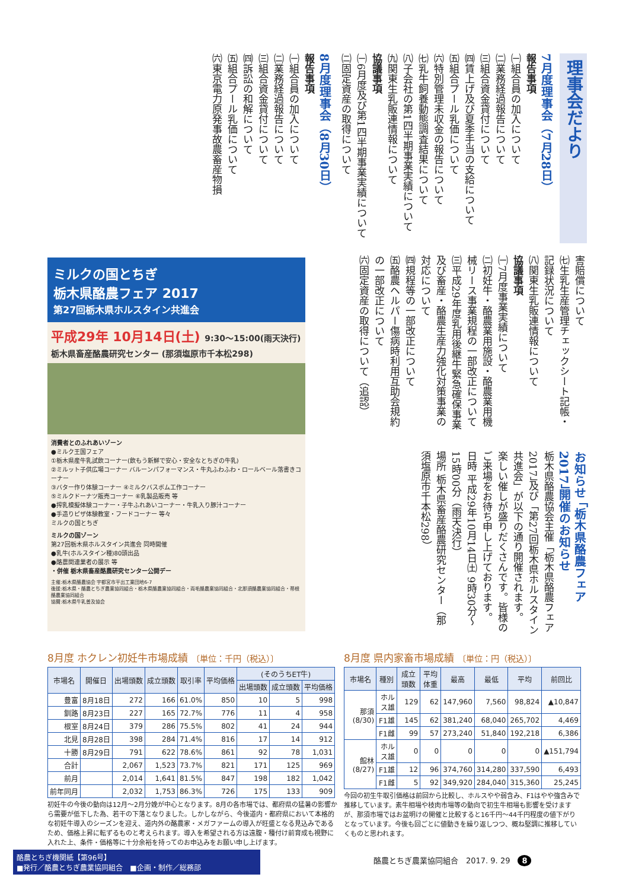理事会だより
7月度理事会（7月28日）
報告事項
㈠組合員の加入について
㈡業務経過報告について
㈢組合資金貸付について
㈣賃上げ及び夏季手当の支給について
㈤組合プール乳価について
㈥特別管理未収金の報告について
㈦乳牛飼養動態調査結果について
㈧子会社の第1四半期事業実績について
㈨関東生乳販連情報について
協議事項
㈠6月度及び第1四半期事業実績について
㈡固定資産の取得について
8月度理事会（8月30日）
報告事項
㈠組合員の加入について
㈡業務経過報告について
㈢組合資金貸付について
㈣訴訟の和解について
㈤組合プール乳価について
㈥東京電力原発事故農畜産物損
害賠償について
㈦生乳生産管理チェックシート記帳・記録状況について
㈧関東生乳販連情報について
協議事項
㈠7月度事業実績について
㈡初妊牛・酪農業用施設・酪農業用機械リース事業規程の一部改正について
㈢平成29年度乳用後継牛緊急確保事業及び畜産・酪農生産力強化対策事業の対応について
㈣規程等の一部改正について
㈤酪農ヘルパー傷病時利用互助会規約の一部改正について
㈥固定資産の取得について（追認）
ミルクの国とちぎ
栃木県酪農フェア 2017
第27回栃木県ホルスタイン共進会
平成29年 10月14日(土) 9:30～15:00(雨天決行) 栃木県畜産酪農研究センター (那須塩原市千本松298)
消費者とのふれあいゾーン
●ミルク王国フェア
①栃木県産牛乳試飲コーナー(飲もう新鮮で安心・安全なとちぎの牛乳)
②ミルット子供広場コーナー バルーンパフォーマンス・牛丸ふわふわ・ロールベール落書きコーナー
③バター作り体験コーナー ④ミルクバスボム工作コーナー
⑤ミルクドーナツ販売コーナー ⑥乳製品販売 等
●搾乳模擬体験コーナー・子牛ふれあいコーナー・牛乳入り豚汁コーナー
●手造りピザ体験教室・フードコーナー 等々
ミルクの国とちぎ
ミルクの国ゾーン
第27回栃木県ホルスタイン共進会 同時開催
●乳牛(ホルスタイン種)80頭出品
●酪農関連業者の展示 等
・併催 栃木県畜産酪農研究センター公開デー
主催:栃木県酪農協会 宇都宮市平出工業団地6-7
後援:栃木県・酪農とちぎ農業協同組合・栃木県酪農業協同組合・両毛酪農業協同組合・北那須酪農業協同組合・蒂根酪農業協同組合
協賛:栃木県牛乳普及協会
お知らせ 「栃木県酪農フェア2017」開催のお知らせ
栃木県酪農協会主催「栃木県酪農フェア2017」及び「第27回栃木県ホルスタイン共進会」が以下の通り開催されます。
楽しい催しが盛りだくさんです。皆様のご来場をお待ち申し上げております。
日時 平成29年10月14日㈯ 9時30分～15時00分（雨天決行）
場所 栃木県畜産酪農研究センター（那須塩原市千本松298）
8月度 ホクレン初妊牛市場成績 〔単位：千円（税込）〕
| 市場名 | 開催日 | 出場頭数 | 成立頭数 | 取引率 | 平均価格 | (そのうちET牛) | | |
| --- | --- | --- | --- | --- | --- | --- | --- | --- |
| | | | | | | 出場頭数 | 成立頭数 | 平均価格 |
| 豊富 | 8月18日 | 272 | 166 | 61.0% | 850 | 10 | 5 | 998 |
| 釧路 | 8月23日 | 227 | 165 | 72.7% | 776 | 11 | 4 | 958 |
| 根室 | 8月24日 | 379 | 286 | 75.5% | 802 | 41 | 24 | 944 |
| 北見 | 8月28日 | 398 | 284 | 71.4% | 816 | 17 | 14 | 912 |
| 十勝 | 8月29日 | 791 | 622 | 78.6% | 861 | 92 | 78 | 1,031 |
| 合計 | | 2,067 | 1,523 | 73.7% | 821 | 171 | 125 | 969 |
| 前月 | | 2,014 | 1,641 | 81.5% | 847 | 198 | 182 | 1,042 |
| 前年同月 | | 2,032 | 1,753 | 86.3% | 726 | 175 | 133 | 909 |
初妊牛の今後の動向は12月～2月分娩が中心となります。8月の各市場では、都府県の猛暑の影響から需要が低下した為、若干の下落となりました。しかしながら、今後道内・都府県において本格的な初妊牛導入のシーズンを迎え、道内外の酪農家・メガファームの導入が旺盛となる見込みであるため、価格上昇に転ずるものと考えられます。導入を希望される方は遠腹・種付け前育成も視野に入れた上、条件・価格等に十分余裕を持ってのお申込みをお願い申し上げます。
8月度 県内家畜市場成績 〔単位：円（税込）〕
| 市場名 | 種別 | 成立頭数 | 平均体重 | 最高 | 最低 | 平均 | 前回比 |
| --- | --- | --- | --- | --- | --- | --- | --- |
| 那須 (8/30) | ホルス雄 | 129 | 62 | 147,960 | 7,560 | 98,824 | ▲10,847 |
| | F1雄 | 145 | 62 | 381,240 | 68,040 | 265,702 | 4,469 |
| | F1雌 | 99 | 57 | 273,240 | 51,840 | 192,218 | 6,386 |
| 館林 (8/27) | ホルス雄 | 0 | 0 | 0 | 0 | 0 | ▲151,794 |
| | F1雄 | 12 | 96 | 374,760 | 314,280 | 337,590 | 6,493 |
| | F1雌 | 5 | 92 | 349,920 | 284,040 | 315,360 | 25,245 |
今回の初生牛取引価格は前回から比較し、ホルスやや弱含み、F1はやや強含みで推移しています。素牛相場や枝肉市場等の動向で初生牛相場も影響を受けますが、那須市場ではお盆明けの開催と比較すると16千円～44千円程度の値下がりとなっています。今後も回ごとに値動きを繰り返しつつ、概ね堅調に推移していくものと思われます。
酪農とちぎ機関紙【第96号】
■発行／酪農とちぎ農業協同組合　■企画・制作／総務部
酪農とちぎ農業協同組合　2017. 9. 29　8